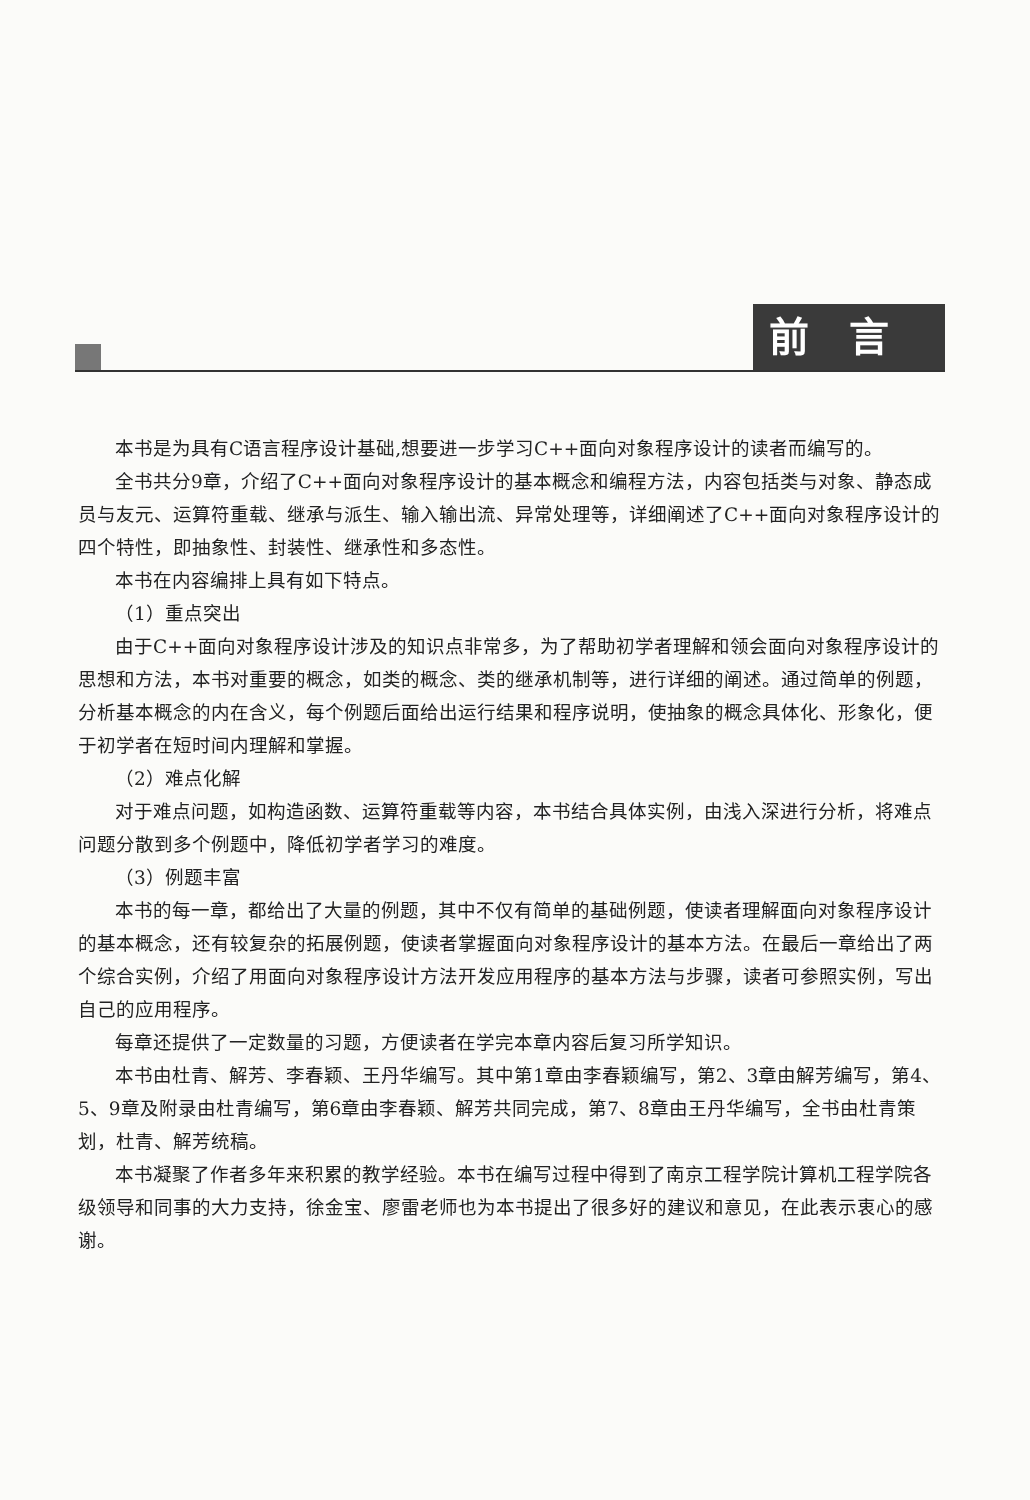前言
本书是为具有C语言程序设计基础,想要进一步学习C++面向对象程序设计的读者而编写的。
全书共分9章，介绍了C++面向对象程序设计的基本概念和编程方法，内容包括类与对象、静态成员与友元、运算符重载、继承与派生、输入输出流、异常处理等，详细阐述了C++面向对象程序设计的四个特性，即抽象性、封装性、继承性和多态性。
本书在内容编排上具有如下特点。
（1）重点突出
由于C++面向对象程序设计涉及的知识点非常多，为了帮助初学者理解和领会面向对象程序设计的思想和方法，本书对重要的概念，如类的概念、类的继承机制等，进行详细的阐述。通过简单的例题，分析基本概念的内在含义，每个例题后面给出运行结果和程序说明，使抽象的概念具体化、形象化，便于初学者在短时间内理解和掌握。
（2）难点化解
对于难点问题，如构造函数、运算符重载等内容，本书结合具体实例，由浅入深进行分析，将难点问题分散到多个例题中，降低初学者学习的难度。
（3）例题丰富
本书的每一章，都给出了大量的例题，其中不仅有简单的基础例题，使读者理解面向对象程序设计的基本概念，还有较复杂的拓展例题，使读者掌握面向对象程序设计的基本方法。在最后一章给出了两个综合实例，介绍了用面向对象程序设计方法开发应用程序的基本方法与步骤，读者可参照实例，写出自己的应用程序。
每章还提供了一定数量的习题，方便读者在学完本章内容后复习所学知识。
本书由杜青、解芳、李春颖、王丹华编写。其中第1章由李春颖编写，第2、3章由解芳编写，第4、5、9章及附录由杜青编写，第6章由李春颖、解芳共同完成，第7、8章由王丹华编写，全书由杜青策划，杜青、解芳统稿。
本书凝聚了作者多年来积累的教学经验。本书在编写过程中得到了南京工程学院计算机工程学院各级领导和同事的大力支持，徐金宝、廖雷老师也为本书提出了很多好的建议和意见，在此表示衷心的感谢。